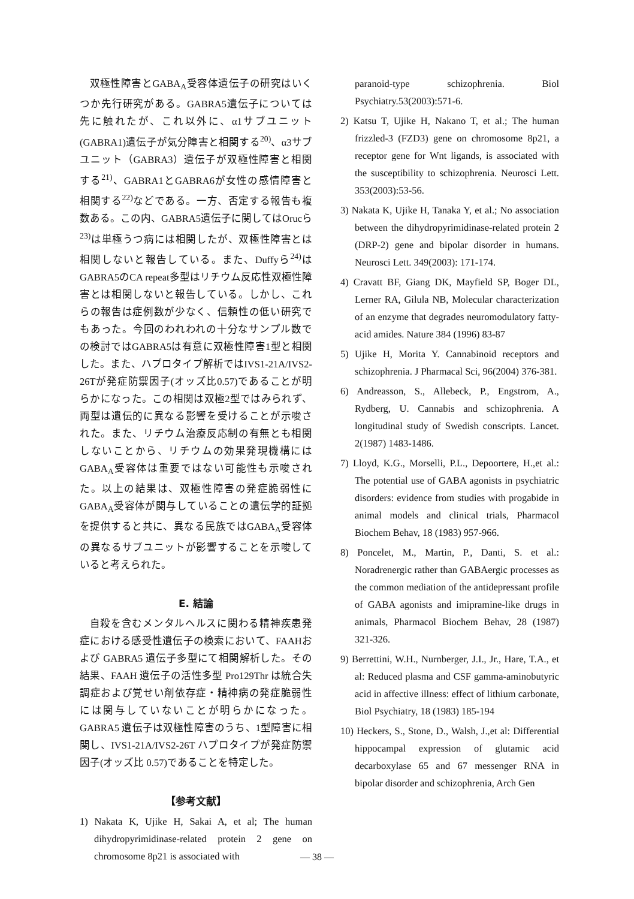双極性障害とGABA<sub>A</sub>受容体遺伝子の研究はいくつか先行研究がある。GABRA5遺伝子については先に触れたが、これ以外に、α1サブユニット(GABRA1)遺伝子が気分障害と相関する<sup>20)</sup>、α3サブユニット（GABRA3）遺伝子が双極性障害と相関する<sup>21)</sup>、GABRA1とGABRA6が女性の感情障害と相関する<sup>22)</sup>などである。一方、否定する報告も複数ある。この内、GABRA5遺伝子に関してはOrucら<sup>23)</sup>は単極うつ病には相関したが、双極性障害とは相関しないと報告している。また、Duffyら<sup>24)</sup>はGABRA5のCA repeat多型はリチウム反応性双極性障害とは相関しないと報告している。しかし、これらの報告は症例数が少なく、信頼性の低い研究でもあった。今回のわれわれの十分なサンプル数での検討ではGABRA5は有意に双極性障害1型と相関した。また、ハプロタイプ解析ではIVS1-21A/IVS2-26Tが発症防禦因子(オッズ比0.57)であることが明らかになった。この相関は双極2型ではみられず、両型は遺伝的に異なる影響を受けることが示唆された。また、リチウム治療反応制の有無とも相関しないことから、リチウムの効果発現機構にはGABA<sub>A</sub>受容体は重要ではない可能性も示唆された。以上の結果は、双極性障害の発症脆弱性にGABA<sub>A</sub>受容体が関与していることの遺伝学的証拠を提供すると共に、異なる民族ではGABA<sub>A</sub>受容体の異なるサブユニットが影響することを示唆していると考えられた。
E. 結論
自殺を含むメンタルヘルスに関わる精神疾患発症における感受性遺伝子の検索において、FAAHおよび GABRA5 遺伝子多型にて相関解析した。その結果、FAAH 遺伝子の活性多型 Pro129Thr は統合失調症および覚せい剤依存症・精神病の発症脆弱性には関与していないことが明らかになった。GABRA5 遺伝子は双極性障害のうち、1型障害に相関し、IVS1-21A/IVS2-26T ハプロタイプが発症防禦因子(オッズ比 0.57)であることを特定した。
【参考文献】
1) Nakata K, Ujike H, Sakai A, et al; The human dihydropyrimidinase-related protein 2 gene on chromosome 8p21 is associated with
paranoid-type schizophrenia. Biol Psychiatry.53(2003):571-6.
2) Katsu T, Ujike H, Nakano T, et al.; The human frizzled-3 (FZD3) gene on chromosome 8p21, a receptor gene for Wnt ligands, is associated with the susceptibility to schizophrenia. Neurosci Lett. 353(2003):53-56.
3) Nakata K, Ujike H, Tanaka Y, et al.; No association between the dihydropyrimidinase-related protein 2 (DRP-2) gene and bipolar disorder in humans. Neurosci Lett. 349(2003): 171-174.
4) Cravatt BF, Giang DK, Mayfield SP, Boger DL, Lerner RA, Gilula NB, Molecular characterization of an enzyme that degrades neuromodulatory fatty-acid amides. Nature 384 (1996) 83-87
5) Ujike H, Morita Y. Cannabinoid receptors and schizophrenia. J Pharmacal Sci, 96(2004) 376-381.
6) Andreasson, S., Allebeck, P., Engstrom, A., Rydberg, U. Cannabis and schizophrenia. A longitudinal study of Swedish conscripts. Lancet. 2(1987) 1483-1486.
7) Lloyd, K.G., Morselli, P.L., Depoortere, H.,et al.: The potential use of GABA agonists in psychiatric disorders: evidence from studies with progabide in animal models and clinical trials, Pharmacol Biochem Behav, 18 (1983) 957-966.
8) Poncelet, M., Martin, P., Danti, S. et al.: Noradrenergic rather than GABAergic processes as the common mediation of the antidepressant profile of GABA agonists and imipramine-like drugs in animals, Pharmacol Biochem Behav, 28 (1987) 321-326.
9) Berrettini, W.H., Nurnberger, J.I., Jr., Hare, T.A., et al: Reduced plasma and CSF gamma-aminobutyric acid in affective illness: effect of lithium carbonate, Biol Psychiatry, 18 (1983) 185-194
10) Heckers, S., Stone, D., Walsh, J.,et al: Differential hippocampal expression of glutamic acid decarboxylase 65 and 67 messenger RNA in bipolar disorder and schizophrenia, Arch Gen
— 38 —